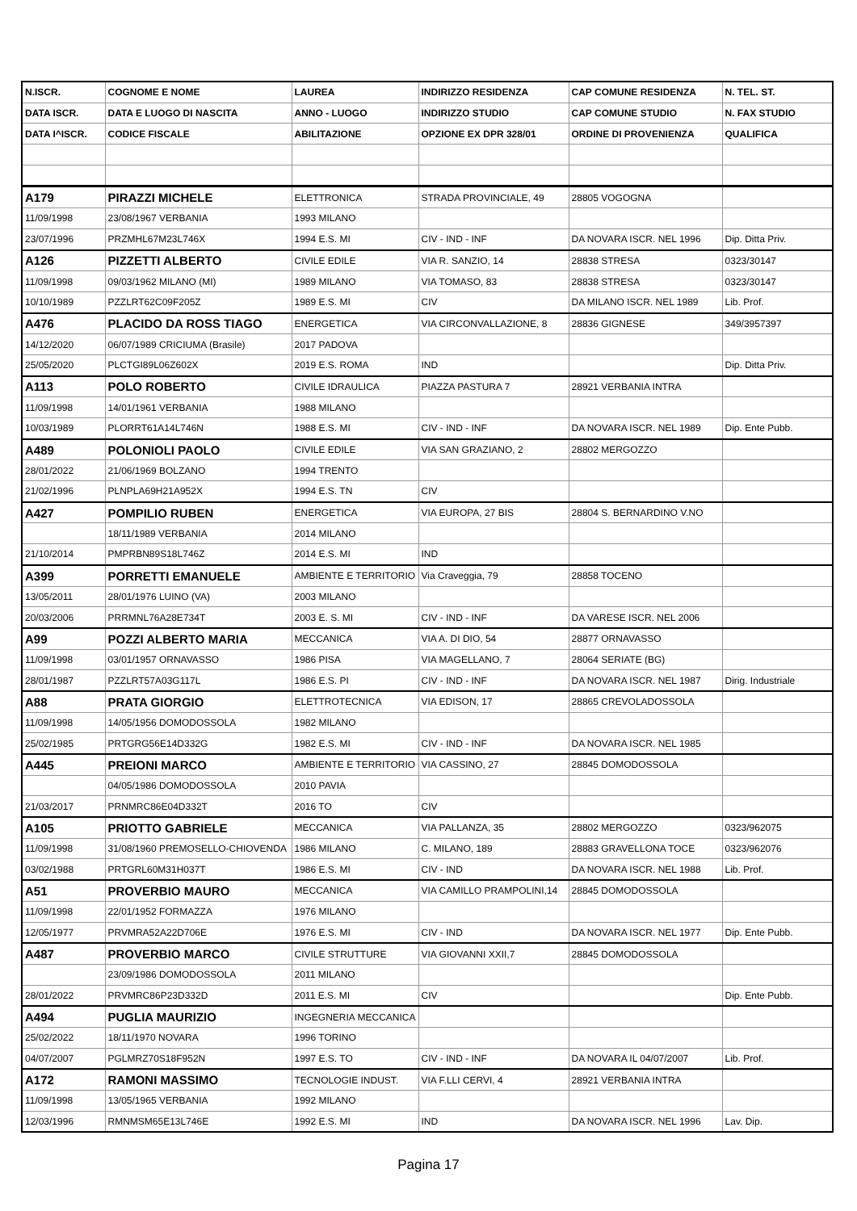| N.ISCR. | COGNOME E NOME | LAUREA | INDIRIZZO RESIDENZA | CAP COMUNE RESIDENZA | N. TEL. ST. |
| --- | --- | --- | --- | --- | --- |
| DATA ISCR. | DATA E LUOGO DI NASCITA | ANNO - LUOGO | INDIRIZZO STUDIO | CAP COMUNE STUDIO | N. FAX STUDIO |
| DATA I^ISCR. | CODICE FISCALE | ABILITAZIONE | OPZIONE EX DPR 328/01 | ORDINE DI PROVENIENZA | QUALIFICA |
| A179 | PIRAZZI MICHELE | ELETTRONICA | STRADA PROVINCIALE, 49 | 28805 VOGOGNA | |
| 11/09/1998 | 23/08/1967 VERBANIA | 1993 MILANO | | | |
| 23/07/1996 | PRZMHL67M23L746X | 1994 E.S. MI | CIV - IND - INF | DA NOVARA ISCR. NEL 1996 | Dip. Ditta Priv. |
| A126 | PIZZETTI ALBERTO | CIVILE EDILE | VIA R. SANZIO, 14 | 28838 STRESA | 0323/30147 |
| 11/09/1998 | 09/03/1962 MILANO (MI) | 1989 MILANO | VIA TOMASO, 83 | 28838 STRESA | 0323/30147 |
| 10/10/1989 | PZZLRT62C09F205Z | 1989 E.S. MI | CIV | DA MILANO ISCR. NEL 1989 | Lib. Prof. |
| A476 | PLACIDO DA ROSS TIAGO | ENERGETICA | VIA CIRCONVALLAZIONE, 8 | 28836 GIGNESE | 349/3957397 |
| 14/12/2020 | 06/07/1989 CRICIUMA (Brasile) | 2017 PADOVA | | | |
| 25/05/2020 | PLCTGI89L06Z602X | 2019 E.S. ROMA | IND | | Dip. Ditta Priv. |
| A113 | POLO ROBERTO | CIVILE IDRAULICA | PIAZZA PASTURA 7 | 28921 VERBANIA INTRA | |
| 11/09/1998 | 14/01/1961 VERBANIA | 1988 MILANO | | | |
| 10/03/1989 | PLORRT61A14L746N | 1988 E.S. MI | CIV - IND - INF | DA NOVARA ISCR. NEL 1989 | Dip. Ente Pubb. |
| A489 | POLONIOLI PAOLO | CIVILE EDILE | VIA SAN GRAZIANO, 2 | 28802 MERGOZZO | |
| 28/01/2022 | 21/06/1969 BOLZANO | 1994 TRENTO | | | |
| 21/02/1996 | PLNPLA69H21A952X | 1994 E.S. TN | CIV | | |
| A427 | POMPILIO RUBEN | ENERGETICA | VIA EUROPA, 27 BIS | 28804 S. BERNARDINO V.NO | |
| | 18/11/1989 VERBANIA | 2014 MILANO | | | |
| 21/10/2014 | PMPRBN89S18L746Z | 2014 E.S. MI | IND | | |
| A399 | PORRETTI EMANUELE | AMBIENTE E TERRITORIO | Via Craveggia, 79 | 28858 TOCENO | |
| 13/05/2011 | 28/01/1976 LUINO (VA) | 2003 MILANO | | | |
| 20/03/2006 | PRRMNL76A28E734T | 2003 E. S. MI | CIV - IND - INF | DA VARESE ISCR. NEL 2006 | |
| A99 | POZZI ALBERTO MARIA | MECCANICA | VIA A. DI DIO, 54 | 28877 ORNAVASSO | |
| 11/09/1998 | 03/01/1957 ORNAVASSO | 1986 PISA | VIA MAGELLANO, 7 | 28064 SERIATE (BG) | |
| 28/01/1987 | PZZLRT57A03G117L | 1986 E.S. PI | CIV - IND - INF | DA NOVARA ISCR. NEL 1987 | Dirig. Industriale |
| A88 | PRATA GIORGIO | ELETTROTECNICA | VIA EDISON, 17 | 28865 CREVOLADOSSOLA | |
| 11/09/1998 | 14/05/1956 DOMODOSSOLA | 1982 MILANO | | | |
| 25/02/1985 | PRTGRG56E14D332G | 1982 E.S. MI | CIV - IND - INF | DA NOVARA ISCR. NEL 1985 | |
| A445 | PREIONI MARCO | AMBIENTE E TERRITORIO | VIA CASSINO, 27 | 28845 DOMODOSSOLA | |
| | 04/05/1986 DOMODOSSOLA | 2010 PAVIA | | | |
| 21/03/2017 | PRNMRC86E04D332T | 2016 TO | CIV | | |
| A105 | PRIOTTO GABRIELE | MECCANICA | VIA PALLANZA, 35 | 28802 MERGOZZO | 0323/962075 |
| 11/09/1998 | 31/08/1960 PREMOSELLO-CHIOVENDA | 1986 MILANO | C. MILANO, 189 | 28883 GRAVELLONA TOCE | 0323/962076 |
| 03/02/1988 | PRTGRL60M31H037T | 1986 E.S. MI | CIV - IND | DA NOVARA ISCR. NEL 1988 | Lib. Prof. |
| A51 | PROVERBIO MAURO | MECCANICA | VIA CAMILLO PRAMPOLINI,14 | 28845 DOMODOSSOLA | |
| 11/09/1998 | 22/01/1952 FORMAZZA | 1976 MILANO | | | |
| 12/05/1977 | PRVMRA52A22D706E | 1976 E.S. MI | CIV - IND | DA NOVARA ISCR. NEL 1977 | Dip. Ente Pubb. |
| A487 | PROVERBIO MARCO | CIVILE STRUTTURE | VIA GIOVANNI XXII,7 | 28845 DOMODOSSOLA | |
| | 23/09/1986 DOMODOSSOLA | 2011 MILANO | | | |
| 28/01/2022 | PRVMRC86P23D332D | 2011 E.S. MI | CIV | | Dip. Ente Pubb. |
| A494 | PUGLIA MAURIZIO | INGEGNERIA MECCANICA | | | |
| 25/02/2022 | 18/11/1970 NOVARA | 1996 TORINO | | | |
| 04/07/2007 | PGLMRZ70S18F952N | 1997 E.S. TO | CIV - IND - INF | DA NOVARA IL 04/07/2007 | Lib. Prof. |
| A172 | RAMONI MASSIMO | TECNOLOGIE INDUST. | VIA F.LLI CERVI, 4 | 28921 VERBANIA INTRA | |
| 11/09/1998 | 13/05/1965 VERBANIA | 1992 MILANO | | | |
| 12/03/1996 | RMNMSM65E13L746E | 1992 E.S. MI | IND | DA NOVARA ISCR. NEL 1996 | Lav. Dip. |
Pagina 17